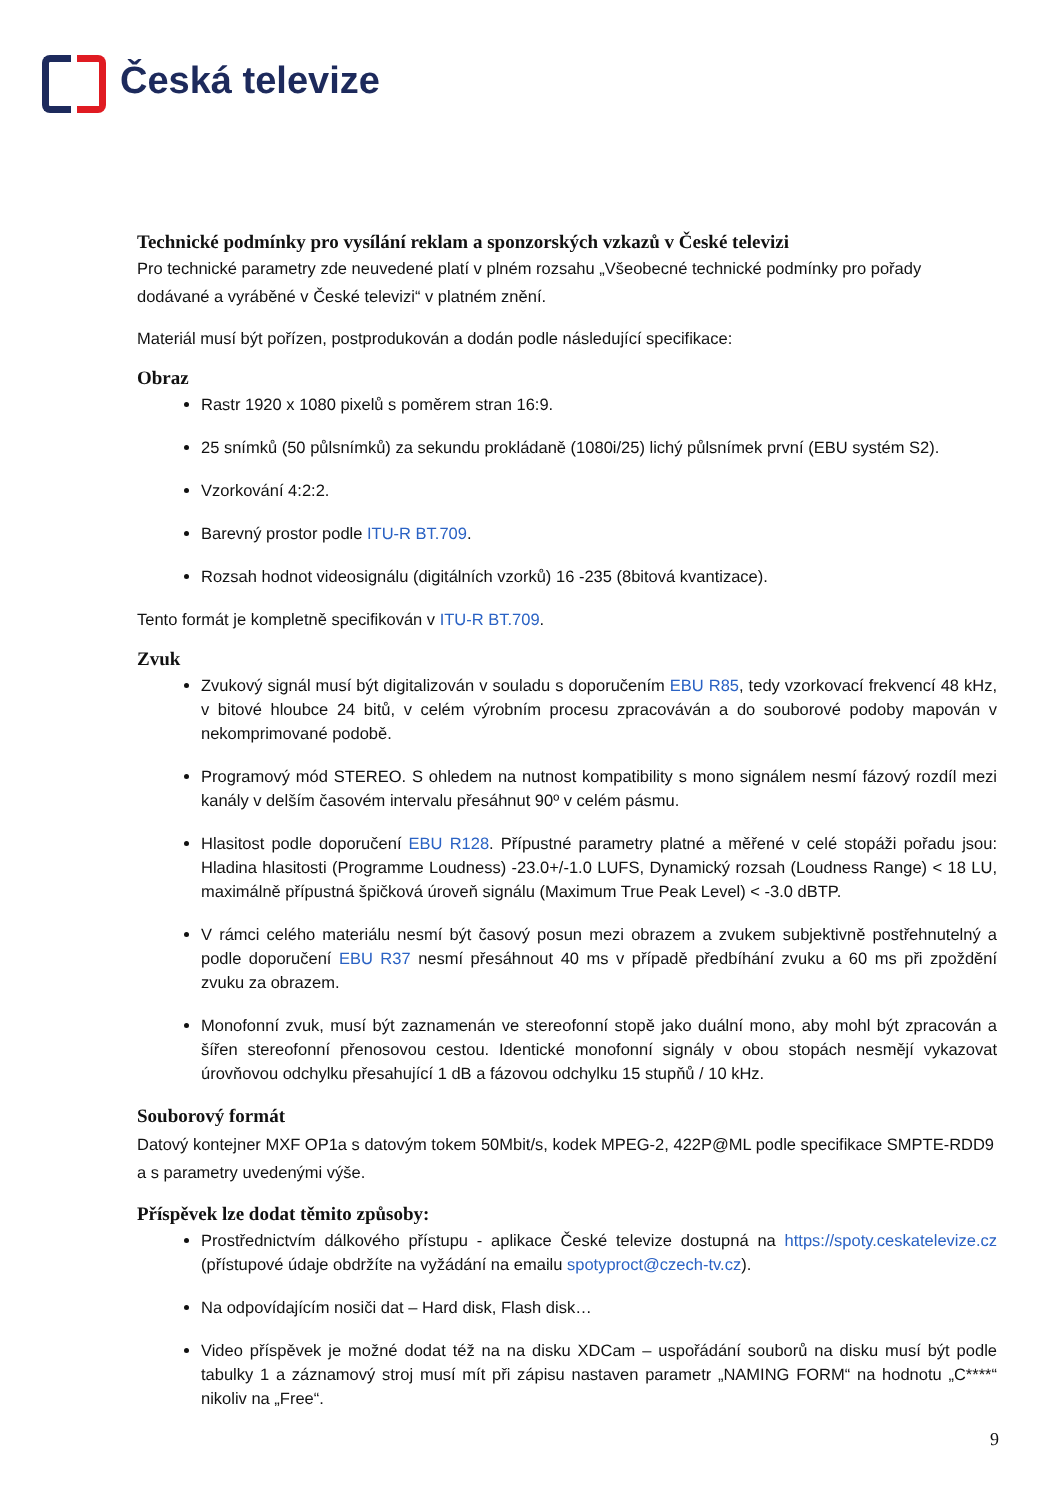Česká televize
Technické podmínky pro vysílání reklam a sponzorských vzkazů v České televizi
Pro technické parametry zde neuvedené platí v plném rozsahu „Všeobecné technické podmínky pro pořady dodávané a vyráběné v České televizi“ v platném znění.
Materiál musí být pořízen, postprodukován a dodán podle následující specifikace:
Obraz
Rastr 1920 x 1080 pixelů s poměrem stran 16:9.
25 snímků (50 půlsnímků) za sekundu prokládaně (1080i/25) lichý půlsnímek první (EBU systém S2).
Vzorkování 4:2:2.
Barevný prostor podle ITU-R BT.709.
Rozsah hodnot videosignálu (digitálních vzorků) 16 -235 (8bitová kvantizace).
Tento formát je kompletně specifikován v ITU-R BT.709.
Zvuk
Zvukový signál musí být digitalizován v souladu s doporučením EBU R85, tedy vzorkovací frekvencí 48 kHz, v bitové hloubce 24 bitů, v celém výrobním procesu zpracováván a do souborové podoby mapován v nekomprimované podobě.
Programový mód STEREO. S ohledem na nutnost kompatibility s mono signálem nesmí fázový rozdíl mezi kanály v delším časovém intervalu přesáhnut 90º v celém pásmu.
Hlasitost podle doporučení EBU R128. Přípustné parametry platné a měřené v celé stopáži pořadu jsou: Hladina hlasitosti (Programme Loudness) -23.0+/-1.0 LUFS, Dynamický rozsah (Loudness Range) < 18 LU, maximálně přípustná špičková úroveň signálu (Maximum True Peak Level) < -3.0 dBTP.
V rámci celého materiálu nesmí být časový posun mezi obrazem a zvukem subjektivně postřehnutelný a podle doporučení EBU R37 nesmí přesáhnout 40 ms v případě předbíhání zvuku a 60 ms při zpoždění zvuku za obrazem.
Monofonní zvuk, musí být zaznamenán ve stereofonní stopě jako duální mono, aby mohl být zpracován a šířen stereofonní přenosovou cestou. Identické monofonní signály v obou stopách nesmějí vykazovat úrovňovou odchylku přesahující 1 dB a fázovou odchylku 15 stupňů / 10 kHz.
Souborový formát
Datový kontejner MXF OP1a s datovým tokem 50Mbit/s, kodek MPEG-2, 422P@ML podle specifikace SMPTE-RDD9 a s parametry uvedenými výše.
Příspěvek lze dodat těmito způsoby:
Prostřednictvím dálkového přístupu - aplikace České televize dostupná na https://spoty.ceskatelevize.cz (přístupové údaje obdržíte na vyžádání na emailu spotyproct@czech-tv.cz).
Na odpovídajícím nosiči dat – Hard disk, Flash disk…
Video příspěvek je možné dodat též na na disku XDCam – uspořádání souborů na disku musí být podle tabulky 1 a záznamový stroj musí mít při zápisu nastaven parametr „NAMING FORM“ na hodnotu „C****“ nikoliv na „Free“.
9